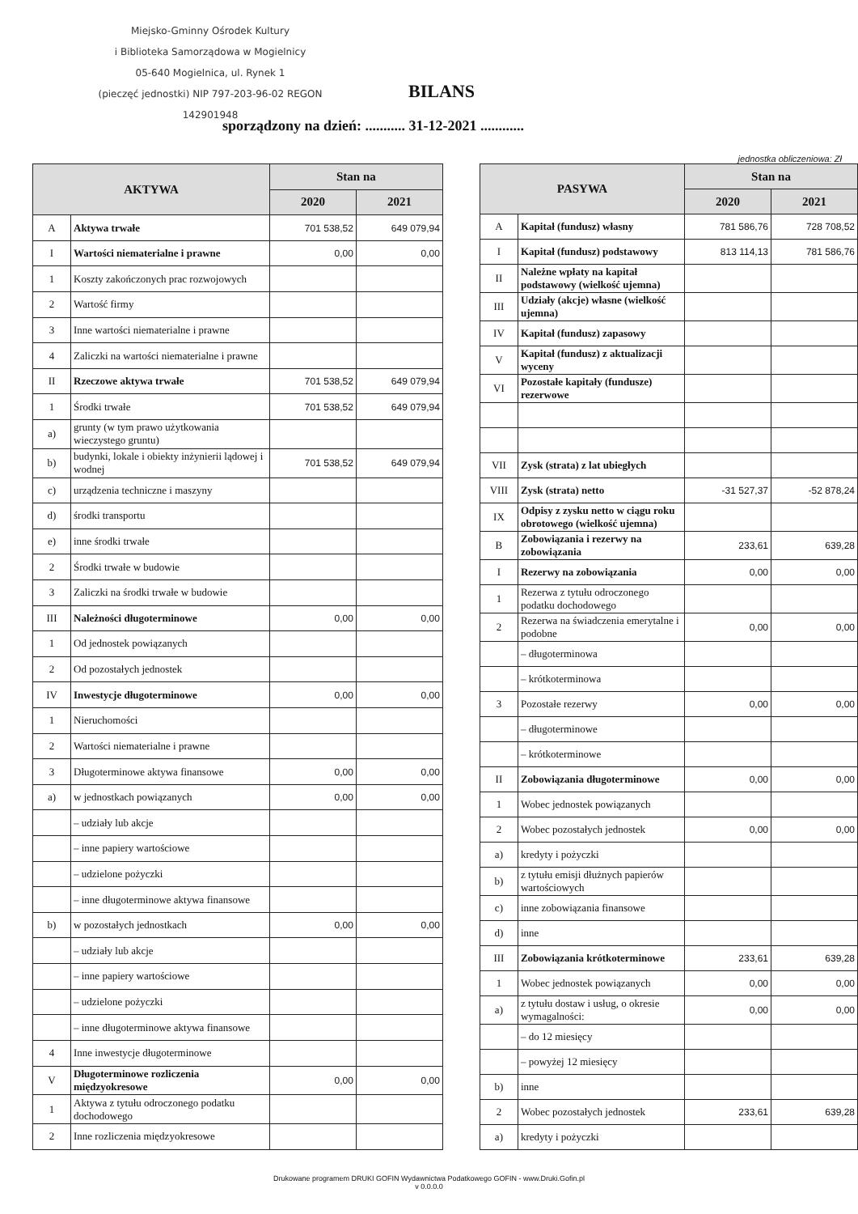Miejsko-Gminny Ośrodek Kultury
i Biblioteka Samorządowa w Mogielnicy
05-640 Mogielnica, ul. Rynek 1
(pieczęć jednostki) NIP 797-203-96-02 REGON 142901948
BILANS
sporządzony na dzień: ........... 31-12-2021 ............
jednostka obliczeniowa: Zł
| AKTYWA | | Stan na | |
| --- | --- | --- | --- |
| | | 2020 | 2021 |
| A | Aktywa trwałe | 701 538,52 | 649 079,94 |
| I | Wartości niematerialne i prawne | 0,00 | 0,00 |
| 1 | Koszty zakończonych prac rozwojowych | | |
| 2 | Wartość firmy | | |
| 3 | Inne wartości niematerialne i prawne | | |
| 4 | Zaliczki na wartości niematerialne i prawne | | |
| II | Rzeczowe aktywa trwałe | 701 538,52 | 649 079,94 |
| 1 | Środki trwałe | 701 538,52 | 649 079,94 |
| a) | grunty (w tym prawo użytkowania wieczystego gruntu) | | |
| b) | budynki, lokale i obiekty inżynierii lądowej i wodnej | 701 538,52 | 649 079,94 |
| c) | urządzenia techniczne i maszyny | | |
| d) | środki transportu | | |
| e) | inne środki trwałe | | |
| 2 | Środki trwałe w budowie | | |
| 3 | Zaliczki na środki trwałe w budowie | | |
| III | Należności długoterminowe | 0,00 | 0,00 |
| 1 | Od jednostek powiązanych | | |
| 2 | Od pozostałych jednostek | | |
| IV | Inwestycje długoterminowe | 0,00 | 0,00 |
| 1 | Nieruchomości | | |
| 2 | Wartości niematerialne i prawne | | |
| 3 | Długoterminowe aktywa finansowe | 0,00 | 0,00 |
| a) | w jednostkach powiązanych | 0,00 | 0,00 |
| | – udziały lub akcje | | |
| | – inne papiery wartościowe | | |
| | – udzielone pożyczki | | |
| | – inne długoterminowe aktywa finansowe | | |
| b) | w pozostałych jednostkach | 0,00 | 0,00 |
| | – udziały lub akcje | | |
| | – inne papiery wartościowe | | |
| | – udzielone pożyczki | | |
| | – inne długoterminowe aktywa finansowe | | |
| 4 | Inne inwestycje długoterminowe | | |
| V | Długoterminowe rozliczenia międzyokresowe | 0,00 | 0,00 |
| 1 | Aktywa z tytułu odroczonego podatku dochodowego | | |
| 2 | Inne rozliczenia międzyokresowe | | |
| PASYWA | | Stan na | |
| --- | --- | --- | --- |
| | | 2020 | 2021 |
| A | Kapitał (fundusz) własny | 781 586,76 | 728 708,52 |
| I | Kapitał (fundusz) podstawowy | 813 114,13 | 781 586,76 |
| II | Należne wpłaty na kapitał podstawowy (wielkość ujemna) | | |
| III | Udziały (akcje) własne (wielkość ujemna) | | |
| IV | Kapitał (fundusz) zapasowy | | |
| V | Kapitał (fundusz) z aktualizacji wyceny | | |
| VI | Pozostałe kapitały (fundusze) rezerwowe | | |
| VII | Zysk (strata) z lat ubiegłych | | |
| VIII | Zysk (strata) netto | -31 527,37 | -52 878,24 |
| IX | Odpisy z zysku netto w ciągu roku obrotowego (wielkość ujemna) | | |
| B | Zobowiązania i rezerwy na zobowiązania | 233,61 | 639,28 |
| I | Rezerwy na zobowiązania | 0,00 | 0,00 |
| 1 | Rezerwa z tytułu odroczonego podatku dochodowego | | |
| 2 | Rezerwa na świadczenia emerytalne i podobne | 0,00 | 0,00 |
| | – długoterminowa | | |
| | – krótkoterminowa | | |
| 3 | Pozostałe rezerwy | 0,00 | 0,00 |
| | – długoterminowe | | |
| | – krótkoterminowe | | |
| II | Zobowiązania długoterminowe | 0,00 | 0,00 |
| 1 | Wobec jednostek powiązanych | | |
| 2 | Wobec pozostałych jednostek | 0,00 | 0,00 |
| a) | kredyty i pożyczki | | |
| b) | z tytułu emisji dłużnych papierów wartościowych | | |
| c) | inne zobowiązania finansowe | | |
| d) | inne | | |
| III | Zobowiązania krótkoterminowe | 233,61 | 639,28 |
| 1 | Wobec jednostek powiązanych | 0,00 | 0,00 |
| a) | z tytułu dostaw i usług, o okresie wymagalności: | 0,00 | 0,00 |
| | – do 12 miesięcy | | |
| | – powyżej 12 miesięcy | | |
| b) | inne | | |
| 2 | Wobec pozostałych jednostek | 233,61 | 639,28 |
| a) | kredyty i pożyczki | | |
Drukowane programem DRUKI GOFIN Wydawnictwa Podatkowego GOFIN - www.Druki.Gofin.pl
v 0.0.0.0